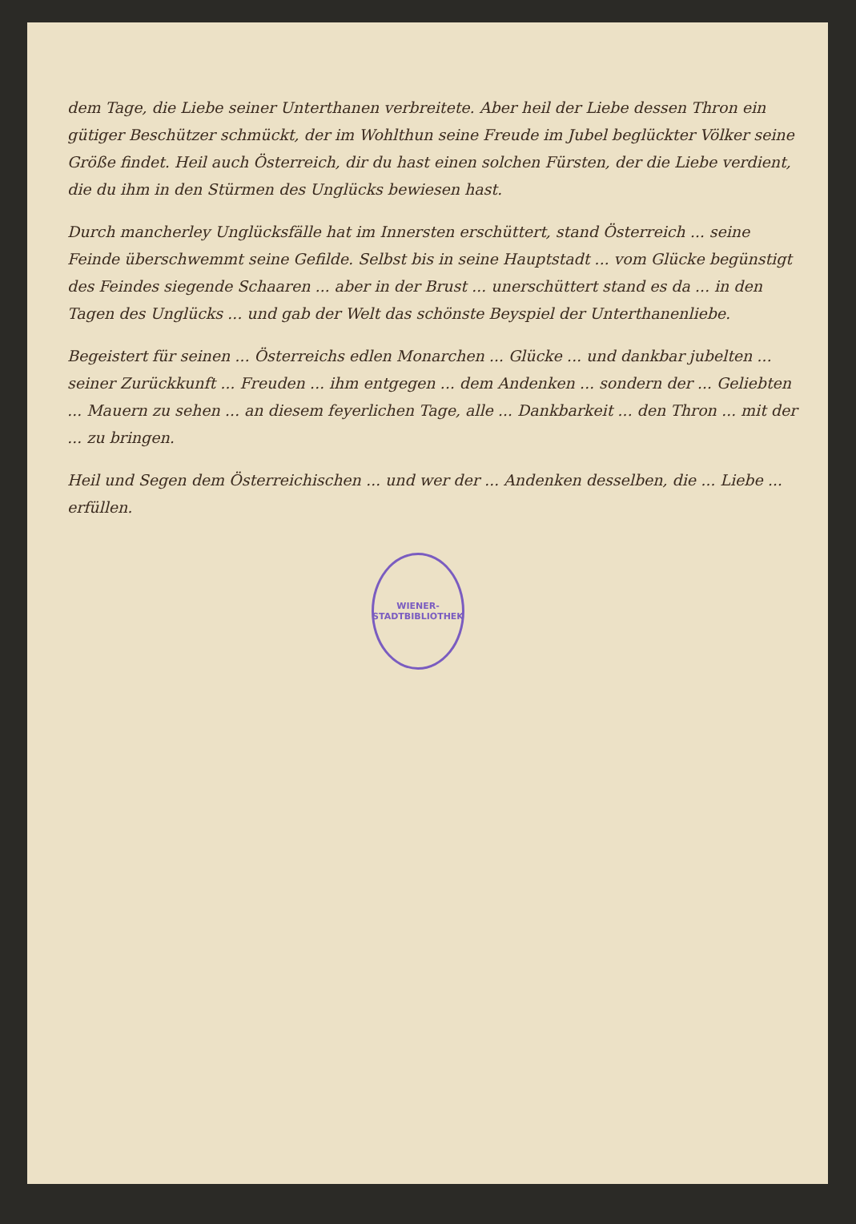dem Tage, die Liebe seiner Unterthanen verbreitete. Aber heil der Liebe dessen Thron ein gütiger Beschützer schmückt, der im Wohlthun seine Freude im Jubel beglückter Völker seine Größe findet. Heil auch Österreich, dir du hast einen solchen Fürsten, der die Liebe verdient, die du ihm in den Stürmen des Unglücks bewiesen hast.
Durch mancherley Unglücksfälle hat im Innersten erschüttert, stand Österreich ... seine Feinde überschwemmt seine Gefilde. Selbst bis in seine Hauptstadt ... vom Glücke begünstigt des Feindes siegende Schaaren ... aber in der Brust ... unerschüttert stand es da ... in den Tagen des Unglücks ... und gab der Welt das schönste Beyspiel der Unterthanenliebe.
Begeistert für seinen ... Österreichs edlen Monarchen ... Glücke ... und dankbar jubelten ... seiner Zurückkunft ... Freuden ... ihm entgegen ... dem Andenken ... sondern der ... Geliebten ... Mauern zu sehen ... an diesem feyerlichen Tage, alle ... Dankbarkeit ... den Thron ... mit der ... zu bringen.
Heil und Segen dem Österreichischen ... und wer der ... Andenken desselben, die ... Liebe ... erfüllen.
WIENER-STADTBIBLIOTHEK